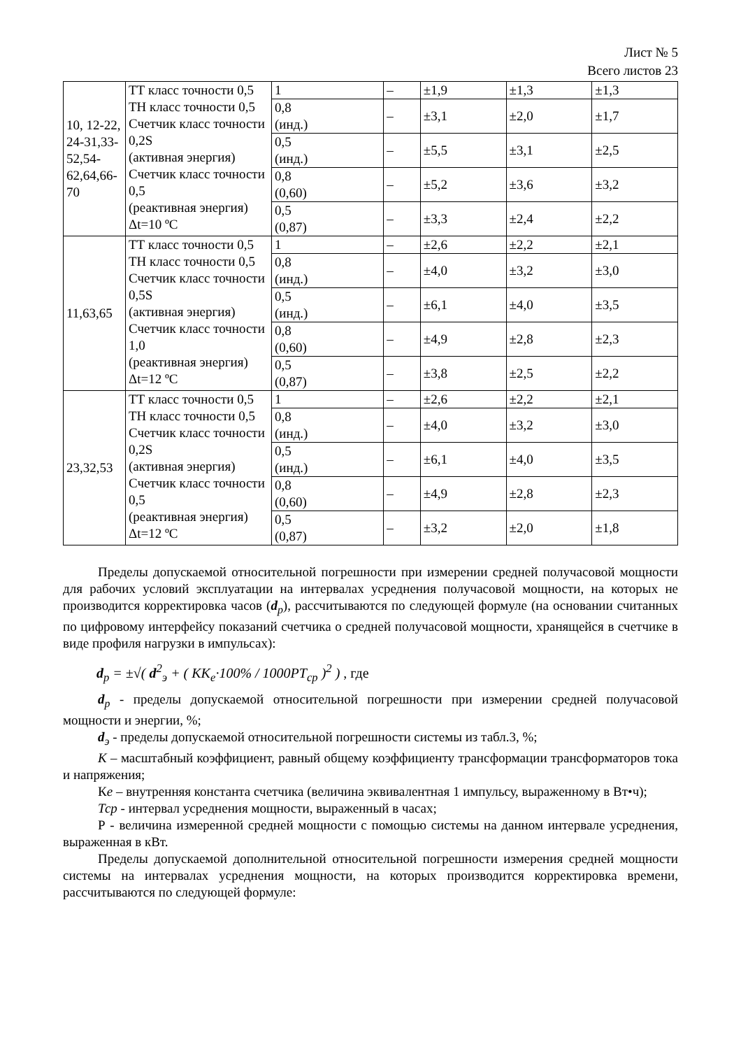Лист № 5
Всего листов 23
| 10, 12-22, 24-31,33-52,54-62,64,66-70 | ТТ класс точности 0,5 ТН класс точности 0,5 Счетчик класс точности 0,2S (активная энергия) Счетчик класс точности 0,5 (реактивная энергия) Δt=10 ºC | 1 | – | ±1,9 | ±1,3 | ±1,3 |
| | | 0,8 (инд.) | – | ±3,1 | ±2,0 | ±1,7 |
| | | 0,5 (инд.) | – | ±5,5 | ±3,1 | ±2,5 |
| | | 0,8 (0,60) | – | ±5,2 | ±3,6 | ±3,2 |
| | | 0,5 (0,87) | – | ±3,3 | ±2,4 | ±2,2 |
| 11,63,65 | ТТ класс точности 0,5 ТН класс точности 0,5 Счетчик класс точности 0,5S (активная энергия) Счетчик класс точности 1,0 (реактивная энергия) Δt=12 ºC | 1 | – | ±2,6 | ±2,2 | ±2,1 |
| | | 0,8 (инд.) | – | ±4,0 | ±3,2 | ±3,0 |
| | | 0,5 (инд.) | – | ±6,1 | ±4,0 | ±3,5 |
| | | 0,8 (0,60) | – | ±4,9 | ±2,8 | ±2,3 |
| | | 0,5 (0,87) | – | ±3,8 | ±2,5 | ±2,2 |
| 23,32,53 | ТТ класс точности 0,5 ТН класс точности 0,5 Счетчик класс точности 0,2S (активная энергия) Счетчик класс точности 0,5 (реактивная энергия) Δt=12 ºC | 1 | – | ±2,6 | ±2,2 | ±2,1 |
| | | 0,8 (инд.) | – | ±4,0 | ±3,2 | ±3,0 |
| | | 0,5 (инд.) | – | ±6,1 | ±4,0 | ±3,5 |
| | | 0,8 (0,60) | – | ±4,9 | ±2,8 | ±2,3 |
| | | 0,5 (0,87) | – | ±3,2 | ±2,0 | ±1,8 |
Пределы допускаемой относительной погрешности при измерении средней получасовой мощности для рабочих условий эксплуатации на интервалах усреднения получасовой мощности, на которых не производится корректировка часов (d<sub>p</sub>), рассчитываются по следующей формуле (на основании считанных по цифровому интерфейсу показаний счетчика о средней получасовой мощности, хранящейся в счетчике в виде профиля нагрузки в импульсах):
d<sub>p</sub> = ±√( d<sup>2</sup><sub>э</sub> + ( KK<sub>e</sub>·100% / 1000PT<sub>cp</sub> )<sup>2</sup> ) , где
d<sub>p</sub> - пределы допускаемой относительной погрешности при измерении средней получасовой мощности и энергии, %;
d<sub>э</sub> - пределы допускаемой относительной погрешности системы из табл.3, %;
К – масштабный коэффициент, равный общему коэффициенту трансформации трансформаторов тока и напряжения;
Ке – внутренняя константа счетчика (величина эквивалентная 1 импульсу, выраженному в Вт•ч);
Тср - интервал усреднения мощности, выраженный в часах;
Р - величина измеренной средней мощности с помощью системы на данном интервале усреднения, выраженная в кВт.
Пределы допускаемой дополнительной относительной погрешности измерения средней мощности системы на интервалах усреднения мощности, на которых производится корректировка времени, рассчитываются по следующей формуле: